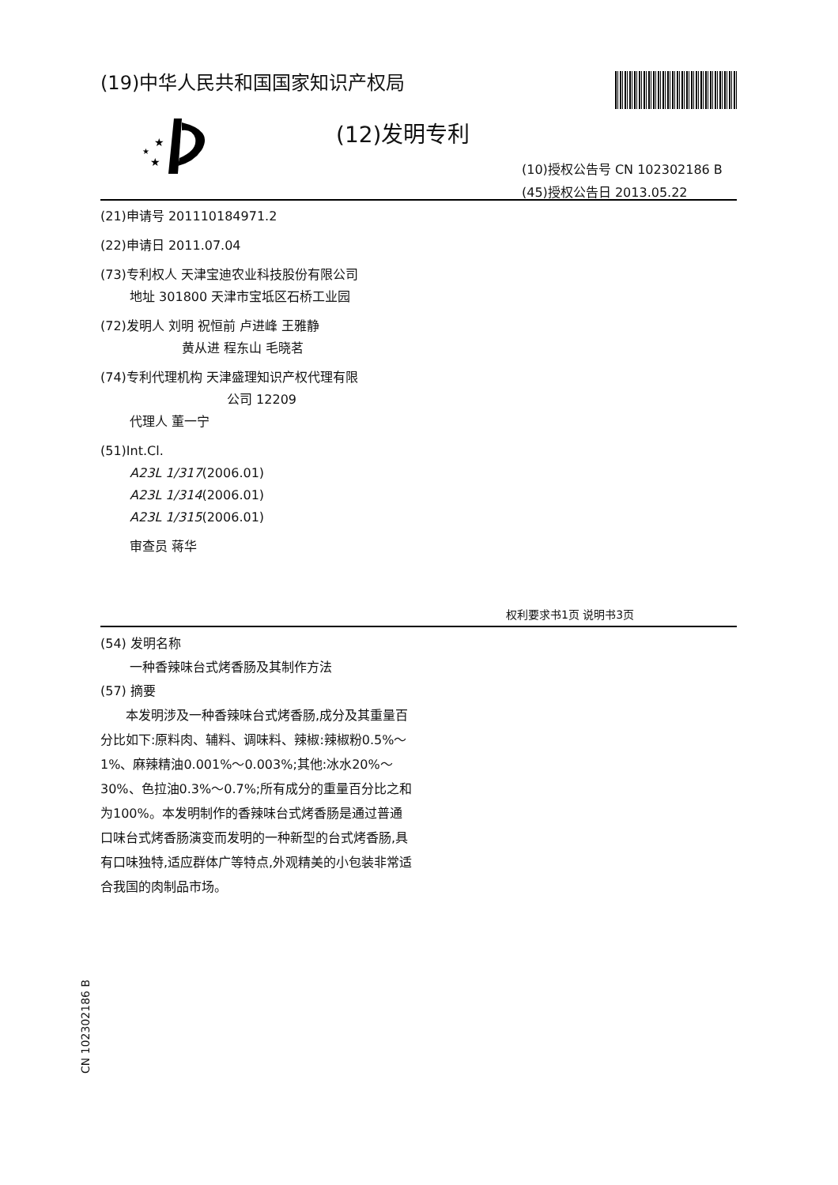(19)中华人民共和国国家知识产权局
★
★
★
(12)发明专利
(10)授权公告号 CN 102302186 B
(45)授权公告日 2013.05.22
(21)申请号 201110184971.2
(22)申请日 2011.07.04
(73)专利权人 天津宝迪农业科技股份有限公司
地址 301800 天津市宝坻区石桥工业园
(72)发明人 刘明 祝恒前 卢进峰 王雅静
黄从进 程东山 毛晓茗
(74)专利代理机构 天津盛理知识产权代理有限
公司 12209
代理人 董一宁
(51)Int.Cl.
A23L 1/317(2006.01)
A23L 1/314(2006.01)
A23L 1/315(2006.01)
审查员 蒋华
权利要求书1页 说明书3页
(54) 发明名称
一种香辣味台式烤香肠及其制作方法
(57) 摘要
本发明涉及一种香辣味台式烤香肠,成分及其重量百分比如下:原料肉、辅料、调味料、辣椒:辣椒粉0.5%～1%、麻辣精油0.001%～0.003%;其他:冰水20%～30%、色拉油0.3%～0.7%;所有成分的重量百分比之和为100%。本发明制作的香辣味台式烤香肠是通过普通口味台式烤香肠演变而发明的一种新型的台式烤香肠,具有口味独特,适应群体广等特点,外观精美的小包装非常适合我国的肉制品市场。
CN 102302186 B